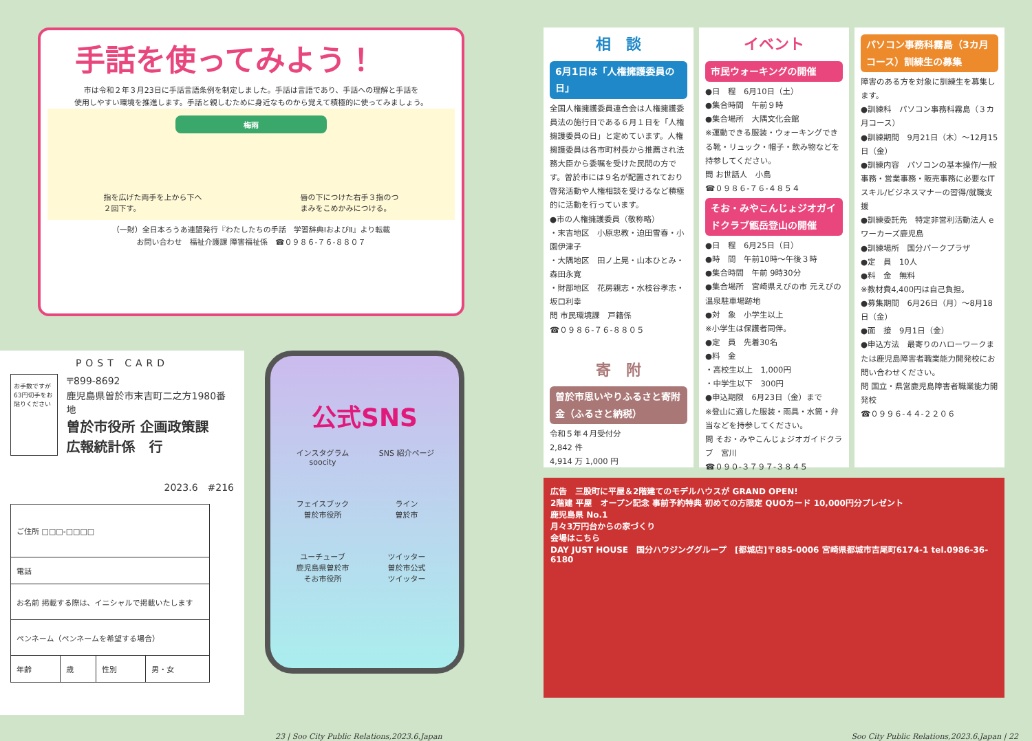手話を使ってみよう！
市は令和２年３月23日に手話言語条例を制定しました。手話は言語であり、手話への理解と手話を
使用しやすい環境を推進します。手話と親しむために身近なものから覚えて積極的に使ってみましょう。
梅雨
指を広げた両手を上から下へ
２回下す。
唇の下につけた右手３指のつ
まみをこめかみにつける。
（一財）全日本ろうあ連盟発行『わたしたちの手話　学習辞典ⅠおよびⅡ』より転載
お問い合わせ　福祉介護課 障害福祉係　☎０９８６-７６-８８０７
POST CARD
お手数ですが63円切手をお貼りください
〒899-8692
鹿児島県曽於市末吉町二之方1980番地
曽於市役所 企画政策課
広報統計係　行
2023.6　#216
| ご住所 □□□-□□□□ | | | |
| 電話 | | | |
| お名前 掲載する際は、イニシャルで掲載いたします | | | |
| ペンネーム（ペンネームを希望する場合） | | | |
| 年齢 | 歳 | 性別 | 男・女 |
公式SNS
インスタグラム
soocity
SNS 紹介ページ
フェイスブック
曽於市役所
ライン
曽於市
ユーチューブ
鹿児島県曽於市
そお市役所
ツイッター
曽於市公式
ツイッター
相　談
6月1日は「人権擁護委員の日」
全国人権擁護委員連合会は人権擁護委員法の施行日である６月１日を「人権擁護委員の日」と定めています。人権擁護委員は各市町村長から推薦され法務大臣から委嘱を受けた民間の方です。曽於市には９名が配置されており啓発活動や人権相談を受けるなど積極的に活動を行っています。
●市の人権擁護委員（敬称略）
・末吉地区　小原忠教・迫田雪春・小園伊津子
・大隅地区　田ノ上晃・山本ひとみ・森田永寛
・財部地区　花房親志・水枝谷孝志・坂口利幸
問 市民環境課　戸籍係
☎０９８６-７６-８８０５
寄　附
曽於市思いやりふるさと寄附金（ふるさと納税）
令和５年４月受付分
2,842 件
4,914 万 1,000 円
イベント
市民ウォーキングの開催
●日　程　6月10日（土）
●集合時間　午前９時
●集合場所　大隅文化会館
※運動できる服装・ウォーキングできる靴・リュック・帽子・飲み物などを持参してください。
問 お世話人　小島
☎０９８６-７６-４８５４
そお・みやこんじょジオガイドクラブ甑岳登山の開催
●日　程　6月25日（日）
●時　間　午前10時〜午後３時
●集合時間　午前 9時30分
●集合場所　宮崎県えびの市 元えびの温泉駐車場跡地
●対　象　小学生以上
※小学生は保護者同伴。
●定　員　先着30名
●料　金
・高校生以上　1,000円
・中学生以下　300円
●申込期限　6月23日（金）まで
※登山に適した服装・雨具・水筒・弁当などを持参してください。
問 そお・みやこんじょジオガイドクラブ　宮川
☎０９０-３７９７-３８４５
パソコン事務科霧島（3カ月コース）訓練生の募集
障害のある方を対象に訓練生を募集します。
●訓練科　パソコン事務科霧島（３カ月コース）
●訓練期間　9月21日（木）〜12月15日（金）
●訓練内容　パソコンの基本操作/一般事務・営業事務・販売事務に必要なITスキル/ビジネスマナーの習得/就職支援
●訓練委託先　特定非営利活動法人 eワーカーズ鹿児島
●訓練場所　国分パークプラザ
●定　員　10人
●料　金　無料
※教材費4,400円は自己負担。
●募集期間　6月26日（月）〜8月18日（金）
●面　接　9月1日（金）
●申込方法　最寄りのハローワークまたは鹿児島障害者職業能力開発校にお問い合わせください。
問 国立・県営鹿児島障害者職業能力開発校
☎０９９６-４４-２２０６
広告　三股町に平屋＆2階建てのモデルハウスが GRAND OPEN!
2階建 平屋　オープン記念 事前予約特典 初めての方限定 QUOカード 10,000円分プレゼント
鹿児島県 No.1
月々3万円台からの家づくり
会場はこちら
DAY JUST HOUSE　国分ハウジンググループ　[都城店]〒885-0006 宮崎県都城市吉尾町6174-1 tel.0986-36-6180
23 | Soo City Public Relations,2023.6.Japan Soo City Public Relations,2023.6.Japan | 22